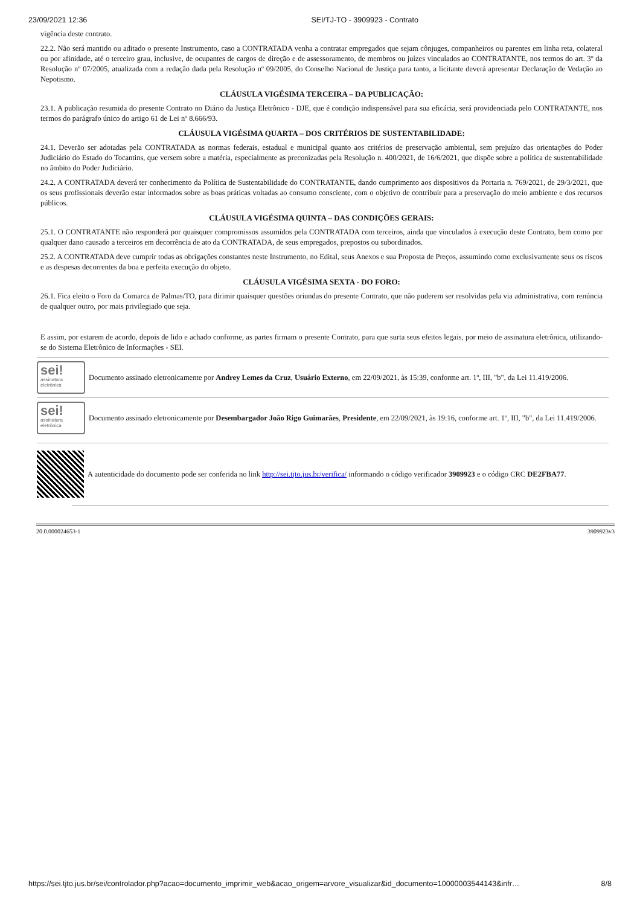23/09/2021 12:36 SEI/TJ-TO - 3909923 - Contrato
vigência deste contrato.
22.2. Não será mantido ou aditado o presente Instrumento, caso a CONTRATADA venha a contratar empregados que sejam cônjuges, companheiros ou parentes em linha reta, colateral ou por afinidade, até o terceiro grau, inclusive, de ocupantes de cargos de direção e de assessoramento, de membros ou juízes vinculados ao CONTRATANTE, nos termos do art. 3º da Resolução nº 07/2005, atualizada com a redação dada pela Resolução nº 09/2005, do Conselho Nacional de Justiça para tanto, a licitante deverá apresentar Declaração de Vedação ao Nepotismo.
CLÁUSULA VIGÉSIMA TERCEIRA – DA PUBLICAÇÃO:
23.1. A publicação resumida do presente Contrato no Diário da Justiça Eletrônico - DJE, que é condição indispensável para sua eficácia, será providenciada pelo CONTRATANTE, nos termos do parágrafo único do artigo 61 de Lei nº 8.666/93.
CLÁUSULA VIGÉSIMA QUARTA – DOS CRITÉRIOS DE SUSTENTABILIDADE:
24.1. Deverão ser adotadas pela CONTRATADA as normas federais, estadual e municipal quanto aos critérios de preservação ambiental, sem prejuízo das orientações do Poder Judiciário do Estado do Tocantins, que versem sobre a matéria, especialmente as preconizadas pela Resolução n. 400/2021, de 16/6/2021, que dispõe sobre a política de sustentabilidade no âmbito do Poder Judiciário.
24.2. A CONTRATADA deverá ter conhecimento da Política de Sustentabilidade do CONTRATANTE, dando cumprimento aos dispositivos da Portaria n. 769/2021, de 29/3/2021, que os seus profissionais deverão estar informados sobre as boas práticas voltadas ao consumo consciente, com o objetivo de contribuir para a preservação do meio ambiente e dos recursos públicos.
CLÁUSULA VIGÉSIMA QUINTA – DAS CONDIÇÕES GERAIS:
25.1. O CONTRATANTE não responderá por quaisquer compromissos assumidos pela CONTRATADA com terceiros, ainda que vinculados à execução deste Contrato, bem como por qualquer dano causado a terceiros em decorrência de ato da CONTRATADA, de seus empregados, prepostos ou subordinados.
25.2. A CONTRATADA deve cumprir todas as obrigações constantes neste Instrumento, no Edital, seus Anexos e sua Proposta de Preços, assumindo como exclusivamente seus os riscos e as despesas decorrentes da boa e perfeita execução do objeto.
CLÁUSULA VIGÉSIMA SEXTA - DO FORO:
26.1. Fica eleito o Foro da Comarca de Palmas/TO, para dirimir quaisquer questões oriundas do presente Contrato, que não puderem ser resolvidas pela via administrativa, com renúncia de qualquer outro, por mais privilegiado que seja.
E assim, por estarem de acordo, depois de lido e achado conforme, as partes firmam o presente Contrato, para que surta seus efeitos legais, por meio de assinatura eletrônica, utilizando-se do Sistema Eletrônico de Informações - SEI.
sei!
assinatura eletrônica
Documento assinado eletronicamente por Andrey Lemes da Cruz, Usuário Externo, em 22/09/2021, às 15:39, conforme art. 1º, III, "b", da Lei 11.419/2006.
sei!
assinatura eletrônica
Documento assinado eletronicamente por Desembargador João Rigo Guimarães, Presidente, em 22/09/2021, às 19:16, conforme art. 1º, III, "b", da Lei 11.419/2006.
A autenticidade do documento pode ser conferida no link http://sei.tjto.jus.br/verifica/ informando o código verificador 3909923 e o código CRC DE2FBA77.
20.0.000024653-1 3909923v3
https://sei.tjto.jus.br/sei/controlador.php?acao=documento_imprimir_web&acao_origem=arvore_visualizar&id_documento=10000003544143&infr… 8/8